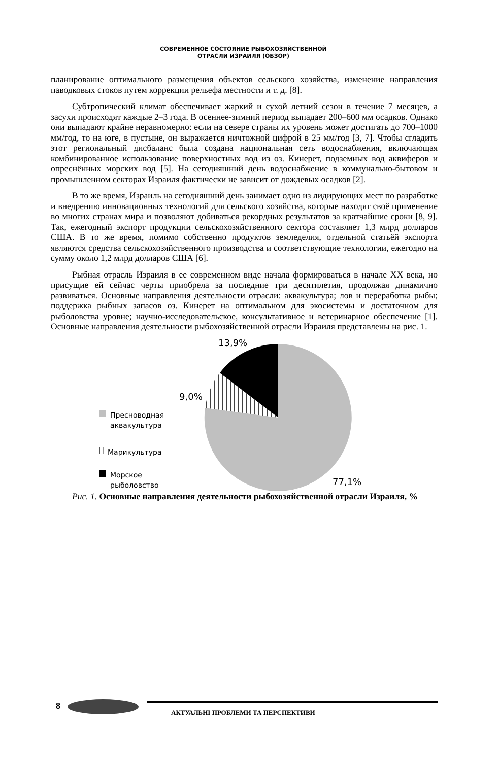СОВРЕМЕННОЕ СОСТОЯНИЕ РЫБОХОЗЯЙСТВЕННОЙ
ОТРАСЛИ ИЗРАИЛЯ (ОБЗОР)
планирование оптимального размещения объектов сельского хозяйства, изменение направления паводковых стоков путем коррекции рельефа местности и т. д. [8].
Субтропический климат обеспечивает жаркий и сухой летний сезон в течение 7 месяцев, а засухи происходят каждые 2–3 года. В осеннее-зимний период выпадает 200–600 мм осадков. Однако они выпадают крайне неравномерно: если на севере страны их уровень может достигать до 700–1000 мм/год, то на юге, в пустыне, он выражается ничтожной цифрой в 25 мм/год [3, 7]. Чтобы сгладить этот региональный дисбаланс была создана национальная сеть водоснабжения, включающая комбинированное использование поверхностных вод из оз. Кинерет, подземных вод аквиферов и опреснённых морских вод [5]. На сегодняшний день водоснабжение в коммунально-бытовом и промышленном секторах Израиля фактически не зависит от дождевых осадков [2].
В то же время, Израиль на сегодняшний день занимает одно из лидирующих мест по разработке и внедрению инновационных технологий для сельского хозяйства, которые находят своё применение во многих странах мира и позволяют добиваться рекордных результатов за кратчайшие сроки [8, 9]. Так, ежегодный экспорт продукции сельскохозяйственного сектора составляет 1,3 млрд долларов США. В то же время, помимо собственно продуктов земледелия, отдельной статьёй экспорта являются средства сельскохозяйственного производства и соответствующие технологии, ежегодно на сумму около 1,2 млрд долларов США [6].
Рыбная отрасль Израиля в ее современном виде начала формироваться в начале XX века, но присущие ей сейчас черты приобрела за последние три десятилетия, продолжая динамично развиваться. Основные направления деятельности отрасли: аквакультура; лов и переработка рыбы; поддержка рыбных запасов оз. Кинерет на оптимальном для экосистемы и достаточном для рыболовства уровне; научно-исследовательское, консультативное и ветеринарное обеспечение [1]. Основные направления деятельности рыбохозяйственной отрасли Израиля представлены на рис. 1.
13,9%
9,0%
77,1%
Пресноводная
аквакультура
Марикультура
Морское
рыболовство
Рис. 1. Основные направления деятельности рыбохозяйственной отрасли Израиля, %
8 АКТУАЛЬНІ ПРОБЛЕМИ ТА ПЕРСПЕКТИВИ